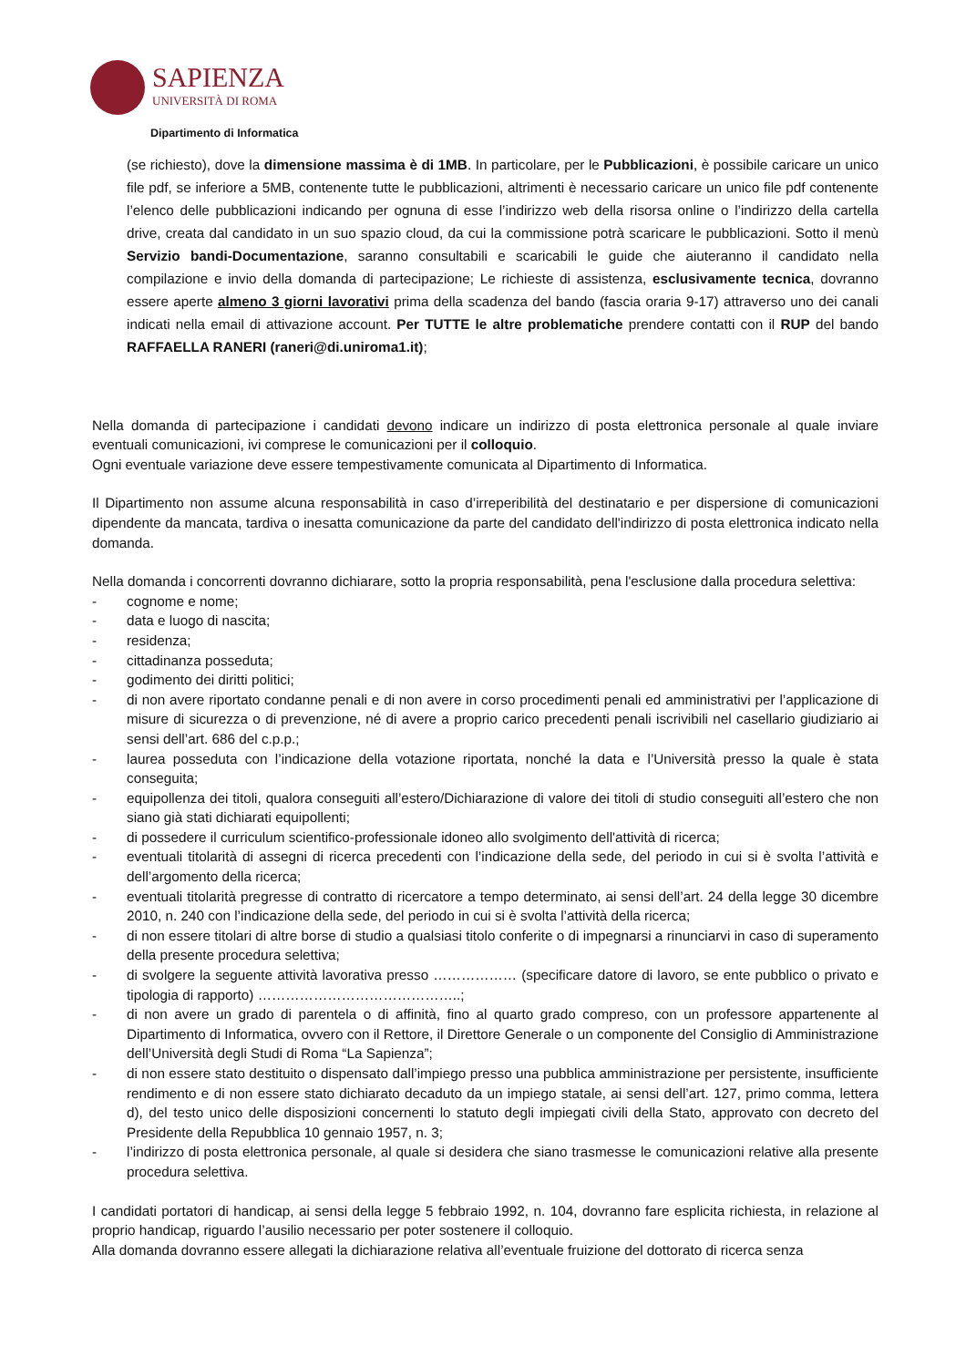SAPIENZA
UNIVERSITÀ DI ROMA
Dipartimento di Informatica
(se richiesto), dove la dimensione massima è di 1MB. In particolare, per le Pubblicazioni, è possibile caricare un unico file pdf, se inferiore a 5MB, contenente tutte le pubblicazioni, altrimenti è necessario caricare un unico file pdf contenente l’elenco delle pubblicazioni indicando per ognuna di esse l’indirizzo web della risorsa online o l’indirizzo della cartella drive, creata dal candidato in un suo spazio cloud, da cui la commissione potrà scaricare le pubblicazioni. Sotto il menù Servizio bandi-Documentazione, saranno consultabili e scaricabili le guide che aiuteranno il candidato nella compilazione e invio della domanda di partecipazione; Le richieste di assistenza, esclusivamente tecnica, dovranno essere aperte almeno 3 giorni lavorativi prima della scadenza del bando (fascia oraria 9-17) attraverso uno dei canali indicati nella email di attivazione account. Per TUTTE le altre problematiche prendere contatti con il RUP del bando RAFFAELLA RANERI (raneri@di.uniroma1.it);
Nella domanda di partecipazione i candidati devono indicare un indirizzo di posta elettronica personale al quale inviare eventuali comunicazioni, ivi comprese le comunicazioni per il colloquio.
Ogni eventuale variazione deve essere tempestivamente comunicata al Dipartimento di Informatica.
Il Dipartimento non assume alcuna responsabilità in caso d’irreperibilità del destinatario e per dispersione di comunicazioni dipendente da mancata, tardiva o inesatta comunicazione da parte del candidato dell'indirizzo di posta elettronica indicato nella domanda.
Nella domanda i concorrenti dovranno dichiarare, sotto la propria responsabilità, pena l'esclusione dalla procedura selettiva:
- cognome e nome;
- data e luogo di nascita;
- residenza;
- cittadinanza posseduta;
- godimento dei diritti politici;
- di non avere riportato condanne penali e di non avere in corso procedimenti penali ed amministrativi per l’applicazione di misure di sicurezza o di prevenzione, né di avere a proprio carico precedenti penali iscrivibili nel casellario giudiziario ai sensi dell’art. 686 del c.p.p.;
- laurea posseduta con l’indicazione della votazione riportata, nonché la data e l’Università presso la quale è stata conseguita;
- equipollenza dei titoli, qualora conseguiti all’estero/Dichiarazione di valore dei titoli di studio conseguiti all’estero che non siano già stati dichiarati equipollenti;
- di possedere il curriculum scientifico-professionale idoneo allo svolgimento dell'attività di ricerca;
- eventuali titolarità di assegni di ricerca precedenti con l’indicazione della sede, del periodo in cui si è svolta l’attività e dell’argomento della ricerca;
- eventuali titolarità pregresse di contratto di ricercatore a tempo determinato, ai sensi dell’art. 24 della legge 30 dicembre 2010, n. 240 con l’indicazione della sede, del periodo in cui si è svolta l’attività della ricerca;
- di non essere titolari di altre borse di studio a qualsiasi titolo conferite o di impegnarsi a rinunciarvi in caso di superamento della presente procedura selettiva;
- di svolgere la seguente attività lavorativa presso ……………… (specificare datore di lavoro, se ente pubblico o privato e tipologia di rapporto) ……………………………………..;
- di non avere un grado di parentela o di affinità, fino al quarto grado compreso, con un professore appartenente al Dipartimento di Informatica, ovvero con il Rettore, il Direttore Generale o un componente del Consiglio di Amministrazione dell’Università degli Studi di Roma “La Sapienza”;
- di non essere stato destituito o dispensato dall’impiego presso una pubblica amministrazione per persistente, insufficiente rendimento e di non essere stato dichiarato decaduto da un impiego statale, ai sensi dell’art. 127, primo comma, lettera d), del testo unico delle disposizioni concernenti lo statuto degli impiegati civili della Stato, approvato con decreto del Presidente della Repubblica 10 gennaio 1957, n. 3;
- l’indirizzo di posta elettronica personale, al quale si desidera che siano trasmesse le comunicazioni relative alla presente procedura selettiva.
I candidati portatori di handicap, ai sensi della legge 5 febbraio 1992, n. 104, dovranno fare esplicita richiesta, in relazione al proprio handicap, riguardo l’ausilio necessario per poter sostenere il colloquio.
Alla domanda dovranno essere allegati la dichiarazione relativa all’eventuale fruizione del dottorato di ricerca senza